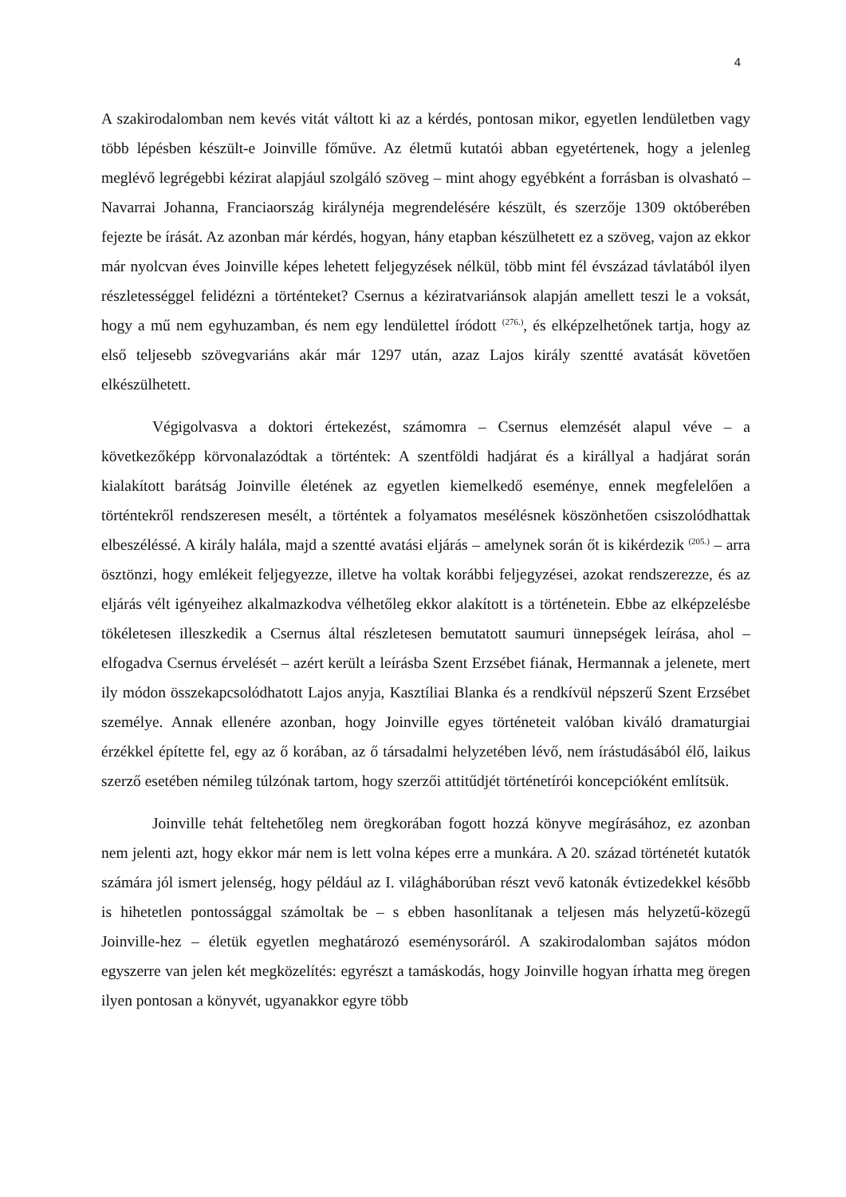4
A szakirodalomban nem kevés vitát váltott ki az a kérdés, pontosan mikor, egyetlen lendületben vagy több lépésben készült-e Joinville főműve. Az életmű kutatói abban egyetértenek, hogy a jelenleg meglévő legrégebbi kézirat alapjául szolgáló szöveg – mint ahogy egyébként a forrásban is olvasható – Navarrai Johanna, Franciaország királynéja megrendelésére készült, és szerzője 1309 októberében fejezte be írását. Az azonban már kérdés, hogyan, hány etapban készülhetett ez a szöveg, vajon az ekkor már nyolcvan éves Joinville képes lehetett feljegyzések nélkül, több mint fél évszázad távlatából ilyen részletességgel felidézni a történteket? Csernus a kéziratvariánsok alapján amellett teszi le a voksát, hogy a mű nem egyhuzamban, és nem egy lendülettel íródott <sup>(276.)</sup>, és elképzelhetőnek tartja, hogy az első teljesebb szövegvariáns akár már 1297 után, azaz Lajos király szentté avatását követően elkészülhetett.
Végigolvasva a doktori értekezést, számomra – Csernus elemzését alapul véve – a következőképp körvonalazódtak a történtek: A szentföldi hadjárat és a királlyal a hadjárat során kialakított barátság Joinville életének az egyetlen kiemelkedő eseménye, ennek megfelelően a történtekről rendszeresen mesélt, a történtek a folyamatos mesélésnek köszönhetően csiszolódhattak elbeszéléssé. A király halála, majd a szentté avatási eljárás – amelynek során őt is kikérdezik <sup>(205.)</sup> – arra ösztönzi, hogy emlékeit feljegyezze, illetve ha voltak korábbi feljegyzései, azokat rendszerezze, és az eljárás vélt igényeihez alkalmazkodva vélhetőleg ekkor alakított is a történetein. Ebbe az elképzelésbe tökéletesen illeszkedik a Csernus által részletesen bemutatott saumuri ünnepségek leírása, ahol – elfogadva Csernus érvelését – azért került a leírásba Szent Erzsébet fiának, Hermannak a jelenete, mert ily módon összekapcsolódhatott Lajos anyja, Kasztíliai Blanka és a rendkívül népszerű Szent Erzsébet személye. Annak ellenére azonban, hogy Joinville egyes történeteit valóban kiváló dramaturgiai érzékkel építette fel, egy az ő korában, az ő társadalmi helyzetében lévő, nem írástudásából élő, laikus szerző esetében némileg túlzónak tartom, hogy szerzői attitűdjét történetírói koncepcióként említsük.
Joinville tehát feltehetőleg nem öregkorában fogott hozzá könyve megírásához, ez azonban nem jelenti azt, hogy ekkor már nem is lett volna képes erre a munkára. A 20. század történetét kutatók számára jól ismert jelenség, hogy például az I. világháborúban részt vevő katonák évtizedekkel később is hihetetlen pontossággal számoltak be – s ebben hasonlítanak a teljesen más helyzetű-közegű Joinville-hez – életük egyetlen meghatározó eseménysoráról. A szakirodalomban sajátos módon egyszerre van jelen két megközelítés: egyrészt a tamáskodás, hogy Joinville hogyan írhatta meg öregen ilyen pontosan a könyvét, ugyanakkor egyre több